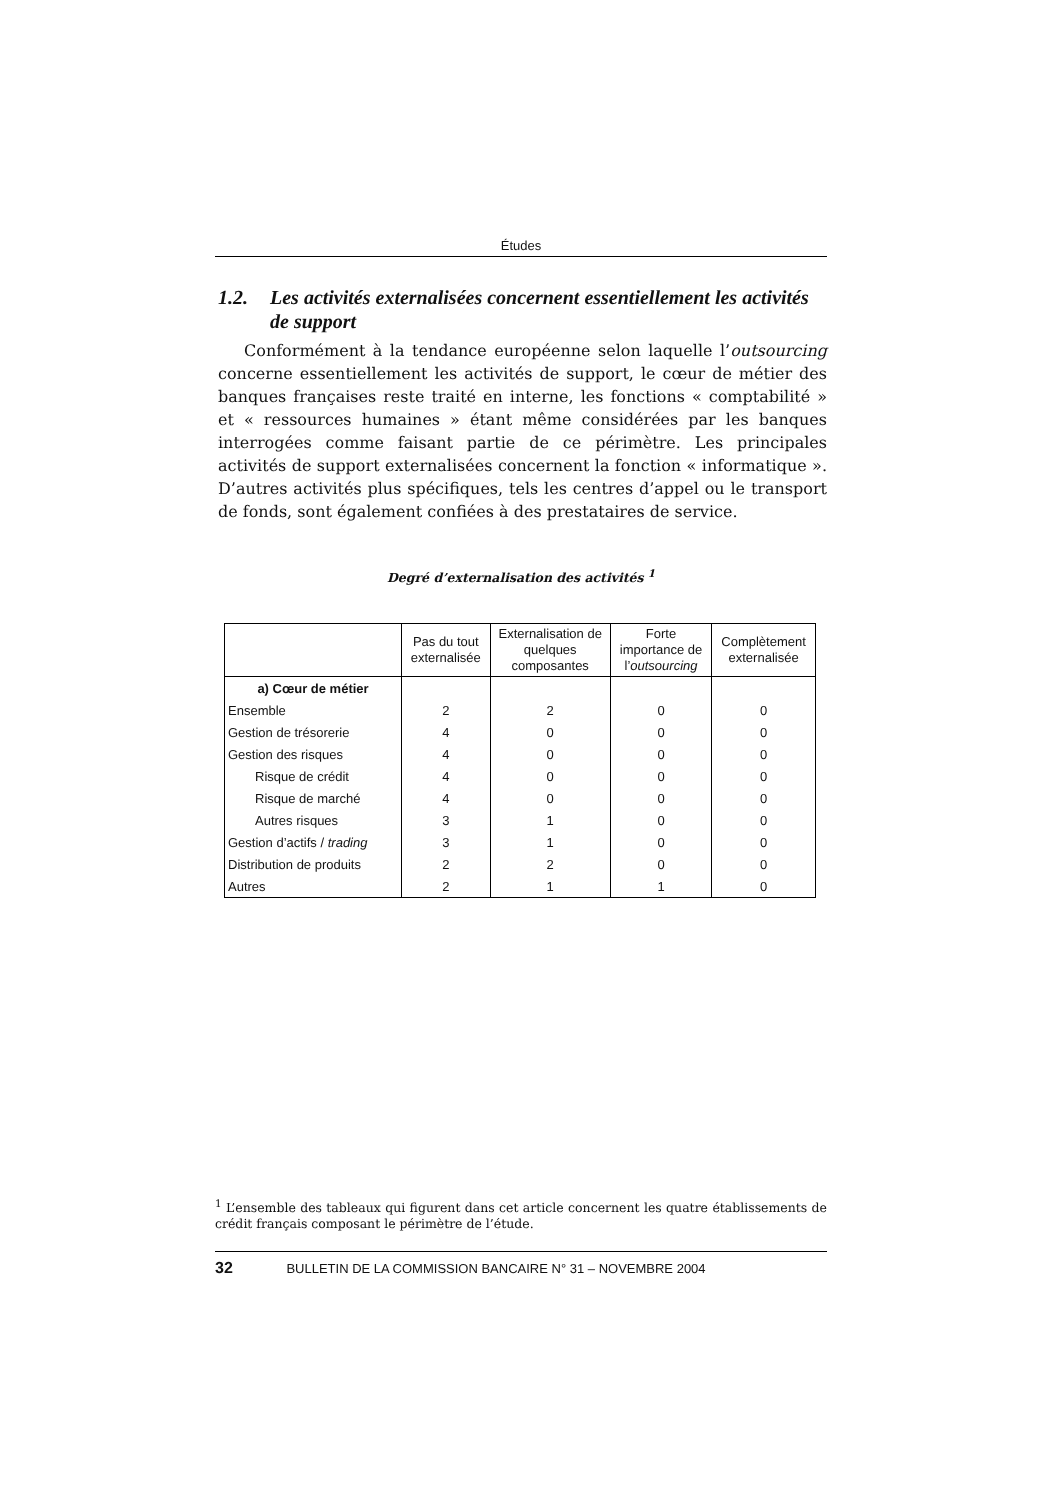Études
1.2. Les activités externalisées concernent essentiellement les activités de support
Conformément à la tendance européenne selon laquelle l’outsourcing concerne essentiellement les activités de support, le cœur de métier des banques françaises reste traité en interne, les fonctions « comptabilité » et « ressources humaines » étant même considérées par les banques interrogées comme faisant partie de ce périmètre. Les principales activités de support externalisées concernent la fonction « informatique ». D’autres activités plus spécifiques, tels les centres d’appel ou le transport de fonds, sont également confiées à des prestataires de service.
Degré d’externalisation des activités <sup>1</sup>
| | Pas du tout externalisée | Externalisation de quelques composantes | Forte importance de l’ outsourcing | Complètement externalisée |
| --- | --- | --- | --- | --- |
| a) Cœur de métier | | | | |
| Ensemble | 2 | 2 | 0 | 0 |
| Gestion de trésorerie | 4 | 0 | 0 | 0 |
| Gestion des risques | 4 | 0 | 0 | 0 |
| Risque de crédit | 4 | 0 | 0 | 0 |
| Risque de marché | 4 | 0 | 0 | 0 |
| Autres risques | 3 | 1 | 0 | 0 |
| Gestion d’actifs / trading | 3 | 1 | 0 | 0 |
| Distribution de produits | 2 | 2 | 0 | 0 |
| Autres | 2 | 1 | 1 | 0 |
<sup>1</sup> L’ensemble des tableaux qui figurent dans cet article concernent les quatre établissements de crédit français composant le périmètre de l’étude.
32 BULLETIN DE LA COMMISSION BANCAIRE N° 31 – NOVEMBRE 2004